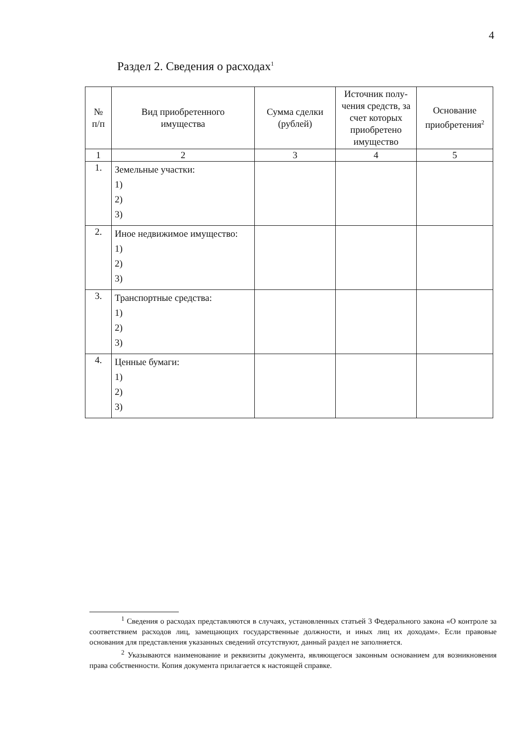4
Раздел 2. Сведения о расходах<sup>1</sup>
| № п/п | Вид приобретенного имущества | Сумма сделки (рублей) | Источник полу- чения средств, за счет которых приобретено имущество | Основание приобретения<sup>2</sup> |
| --- | --- | --- | --- | --- |
| 1 | 2 | 3 | 4 | 5 |
| 1. | Земельные участки: 1) 2) 3) | | | |
| 2. | Иное недвижимое имущество: 1) 2) 3) | | | |
| 3. | Транспортные средства: 1) 2) 3) | | | |
| 4. | Ценные бумаги: 1) 2) 3) | | | |
<sup>1</sup> Сведения о расходах представляются в случаях, установленных статьей 3 Федерального закона «О контроле за соответствием расходов лиц, замещающих государственные должности, и иных лиц их доходам». Если правовые основания для представления указанных сведений отсутствуют, данный раздел не заполняется.
<sup>2</sup> Указываются наименование и реквизиты документа, являющегося законным основанием для возникновения права собственности. Копия документа прилагается к настоящей справке.